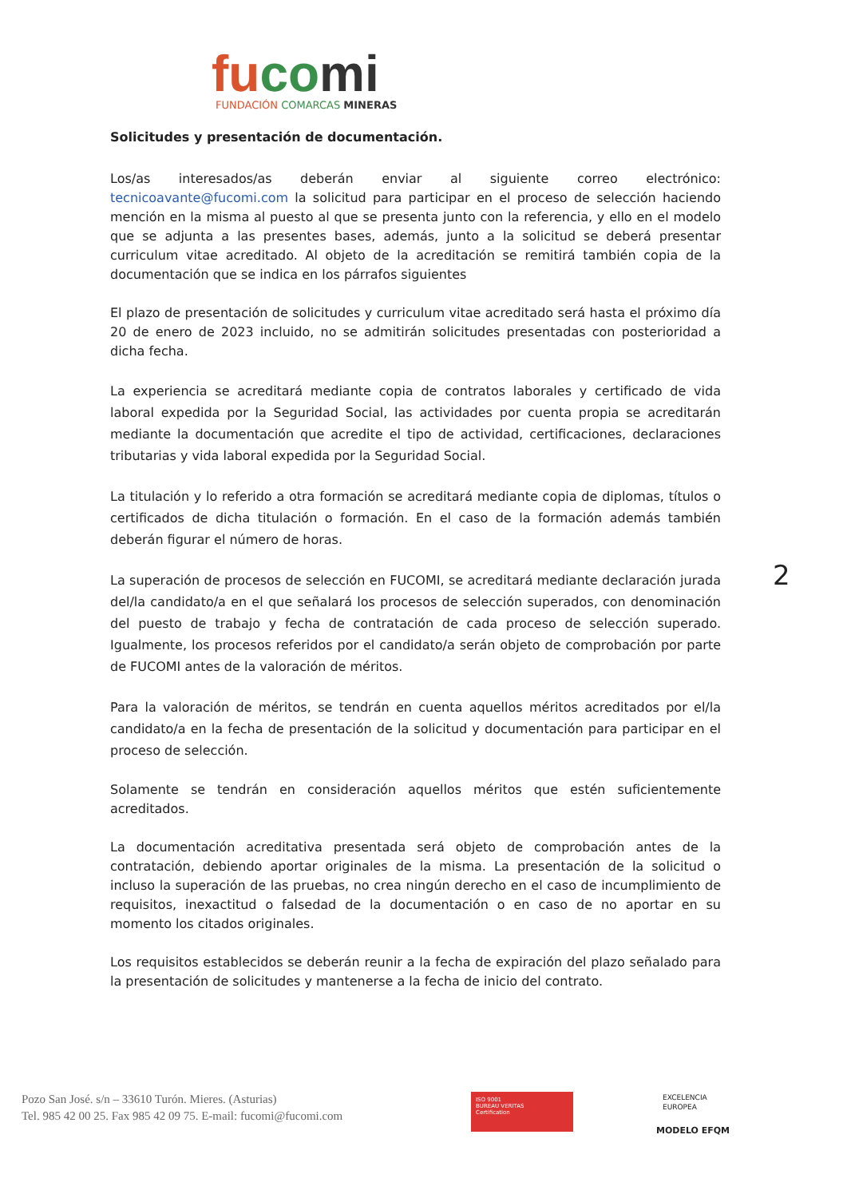fu co mi
FUNDACIÓN COMARCAS MINERAS
Solicitudes y presentación de documentación.
Los/as interesados/as deberán enviar al siguiente correo electrónico: tecnicoavante@fucomi.com la solicitud para participar en el proceso de selección haciendo mención en la misma al puesto al que se presenta junto con la referencia, y ello en el modelo que se adjunta a las presentes bases, además, junto a la solicitud se deberá presentar curriculum vitae acreditado. Al objeto de la acreditación se remitirá también copia de la documentación que se indica en los párrafos siguientes
El plazo de presentación de solicitudes y curriculum vitae acreditado será hasta el próximo día 20 de enero de 2023 incluido, no se admitirán solicitudes presentadas con posterioridad a dicha fecha.
La experiencia se acreditará mediante copia de contratos laborales y certificado de vida laboral expedida por la Seguridad Social, las actividades por cuenta propia se acreditarán mediante la documentación que acredite el tipo de actividad, certificaciones, declaraciones tributarias y vida laboral expedida por la Seguridad Social.
La titulación y lo referido a otra formación se acreditará mediante copia de diplomas, títulos o certificados de dicha titulación o formación. En el caso de la formación además también deberán figurar el número de horas.
La superación de procesos de selección en FUCOMI, se acreditará mediante declaración jurada del/la candidato/a en el que señalará los procesos de selección superados, con denominación del puesto de trabajo y fecha de contratación de cada proceso de selección superado. Igualmente, los procesos referidos por el candidato/a serán objeto de comprobación por parte de FUCOMI antes de la valoración de méritos.
Para la valoración de méritos, se tendrán en cuenta aquellos méritos acreditados por el/la candidato/a en la fecha de presentación de la solicitud y documentación para participar en el proceso de selección.
Solamente se tendrán en consideración aquellos méritos que estén suficientemente acreditados.
La documentación acreditativa presentada será objeto de comprobación antes de la contratación, debiendo aportar originales de la misma. La presentación de la solicitud o incluso la superación de las pruebas, no crea ningún derecho en el caso de incumplimiento de requisitos, inexactitud o falsedad de la documentación o en caso de no aportar en su momento los citados originales.
Los requisitos establecidos se deberán reunir a la fecha de expiración del plazo señalado para la presentación de solicitudes y mantenerse a la fecha de inicio del contrato.
2
Pozo San José. s/n – 33610 Turón. Mieres. (Asturias)
Tel. 985 42 00 25. Fax 985 42 09 75. E-mail: fucomi@fucomi.com
ISO 9001
BUREAU VERITAS
Certification
EXCELENCIA
EUROPEA
MODELO EFQM